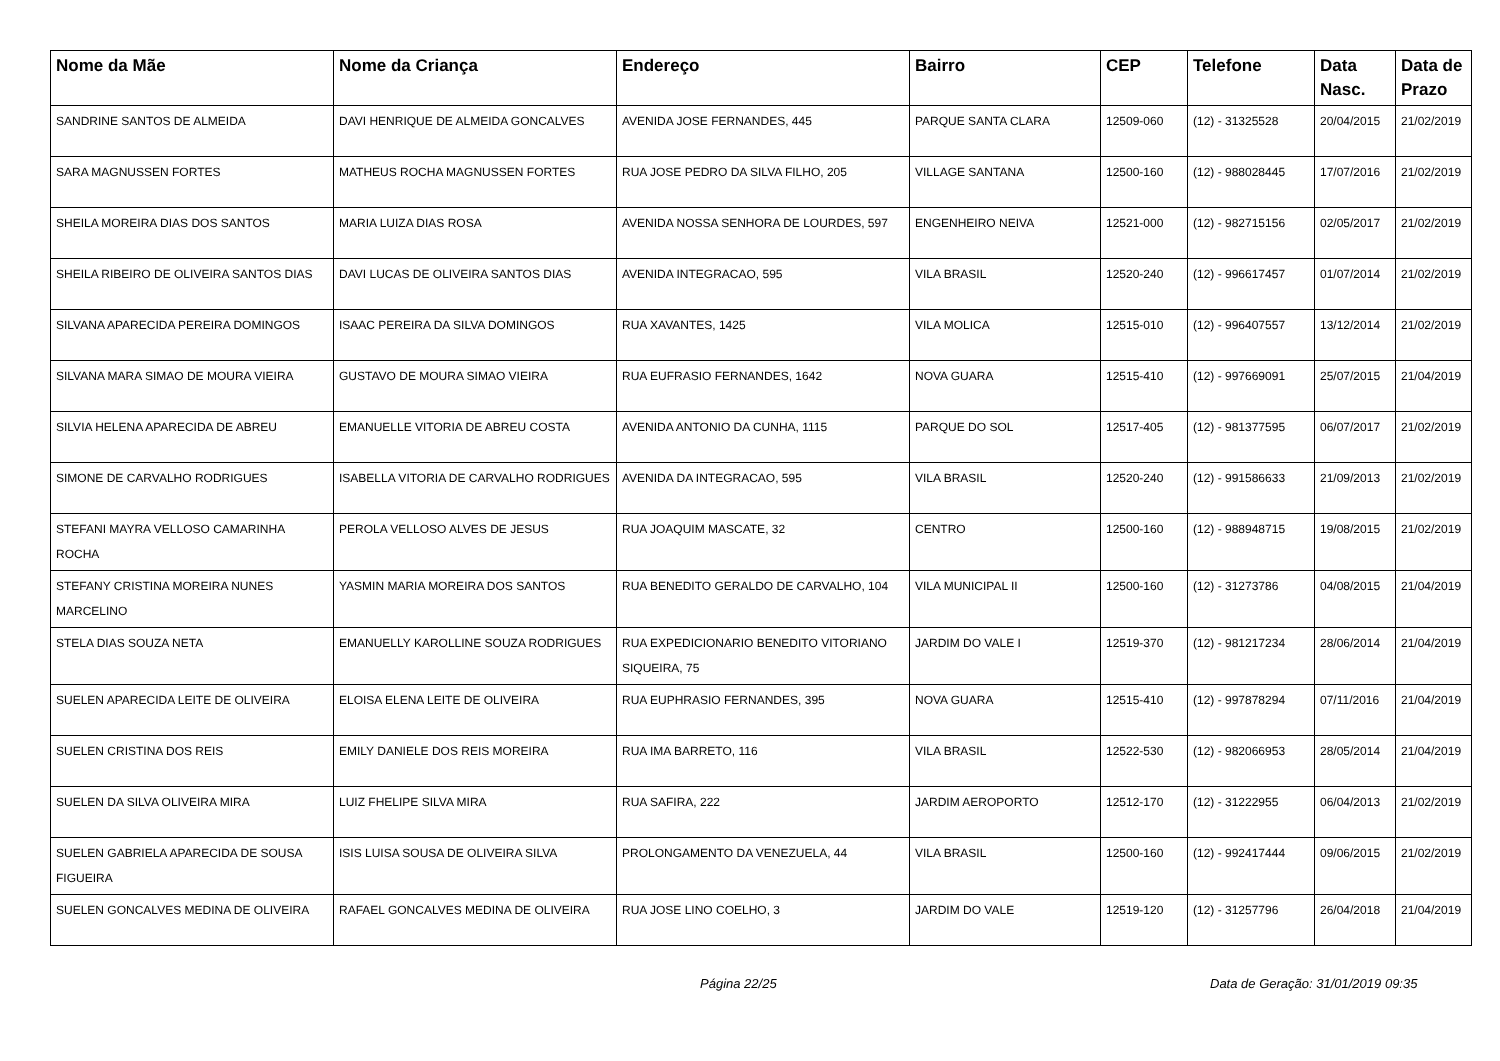| Nome da Mãe | Nome da Criança | Endereço | Bairro | CEP | Telefone | Data Nasc. | Data de Prazo |
| --- | --- | --- | --- | --- | --- | --- | --- |
| SANDRINE SANTOS DE ALMEIDA | DAVI HENRIQUE DE ALMEIDA GONCALVES | AVENIDA JOSE FERNANDES, 445 | PARQUE SANTA CLARA | 12509-060 | (12) - 31325528 | 20/04/2015 | 21/02/2019 |
| SARA MAGNUSSEN FORTES | MATHEUS ROCHA MAGNUSSEN FORTES | RUA JOSE PEDRO DA SILVA FILHO, 205 | VILLAGE SANTANA | 12500-160 | (12) - 988028445 | 17/07/2016 | 21/02/2019 |
| SHEILA MOREIRA DIAS DOS SANTOS | MARIA LUIZA DIAS ROSA | AVENIDA NOSSA SENHORA DE LOURDES, 597 | ENGENHEIRO NEIVA | 12521-000 | (12) - 982715156 | 02/05/2017 | 21/02/2019 |
| SHEILA RIBEIRO DE OLIVEIRA SANTOS DIAS | DAVI LUCAS DE OLIVEIRA SANTOS DIAS | AVENIDA INTEGRACAO, 595 | VILA BRASIL | 12520-240 | (12) - 996617457 | 01/07/2014 | 21/02/2019 |
| SILVANA APARECIDA PEREIRA DOMINGOS | ISAAC PEREIRA DA SILVA DOMINGOS | RUA XAVANTES, 1425 | VILA MOLICA | 12515-010 | (12) - 996407557 | 13/12/2014 | 21/02/2019 |
| SILVANA MARA SIMAO DE MOURA VIEIRA | GUSTAVO DE MOURA SIMAO VIEIRA | RUA EUFRASIO FERNANDES, 1642 | NOVA GUARA | 12515-410 | (12) - 997669091 | 25/07/2015 | 21/04/2019 |
| SILVIA HELENA APARECIDA DE ABREU | EMANUELLE VITORIA DE ABREU COSTA | AVENIDA ANTONIO DA CUNHA, 1115 | PARQUE DO SOL | 12517-405 | (12) - 981377595 | 06/07/2017 | 21/02/2019 |
| SIMONE DE CARVALHO RODRIGUES | ISABELLA VITORIA DE CARVALHO RODRIGUES | AVENIDA DA INTEGRACAO, 595 | VILA BRASIL | 12520-240 | (12) - 991586633 | 21/09/2013 | 21/02/2019 |
| STEFANI MAYRA VELLOSO CAMARINHA ROCHA | PEROLA VELLOSO ALVES DE JESUS | RUA JOAQUIM MASCATE, 32 | CENTRO | 12500-160 | (12) - 988948715 | 19/08/2015 | 21/02/2019 |
| STEFANY CRISTINA MOREIRA NUNES MARCELINO | YASMIN MARIA MOREIRA DOS SANTOS | RUA BENEDITO GERALDO DE CARVALHO, 104 | VILA MUNICIPAL II | 12500-160 | (12) - 31273786 | 04/08/2015 | 21/04/2019 |
| STELA DIAS SOUZA NETA | EMANUELLY KAROLLINE SOUZA RODRIGUES | RUA EXPEDICIONARIO BENEDITO VITORIANO SIQUEIRA, 75 | JARDIM DO VALE I | 12519-370 | (12) - 981217234 | 28/06/2014 | 21/04/2019 |
| SUELEN APARECIDA LEITE DE OLIVEIRA | ELOISA ELENA LEITE DE OLIVEIRA | RUA EUPHRASIO FERNANDES, 395 | NOVA GUARA | 12515-410 | (12) - 997878294 | 07/11/2016 | 21/04/2019 |
| SUELEN CRISTINA DOS REIS | EMILY DANIELE DOS REIS MOREIRA | RUA IMA BARRETO, 116 | VILA BRASIL | 12522-530 | (12) - 982066953 | 28/05/2014 | 21/04/2019 |
| SUELEN DA SILVA OLIVEIRA MIRA | LUIZ FHELIPE SILVA MIRA | RUA SAFIRA, 222 | JARDIM AEROPORTO | 12512-170 | (12) - 31222955 | 06/04/2013 | 21/02/2019 |
| SUELEN GABRIELA APARECIDA DE SOUSA FIGUEIRA | ISIS LUISA SOUSA DE OLIVEIRA SILVA | PROLONGAMENTO DA VENEZUELA, 44 | VILA BRASIL | 12500-160 | (12) - 992417444 | 09/06/2015 | 21/02/2019 |
| SUELEN GONCALVES MEDINA DE OLIVEIRA | RAFAEL GONCALVES MEDINA DE OLIVEIRA | RUA JOSE LINO COELHO, 3 | JARDIM DO VALE | 12519-120 | (12) - 31257796 | 26/04/2018 | 21/04/2019 |
Página 22/25 Data de Geração: 31/01/2019 09:35